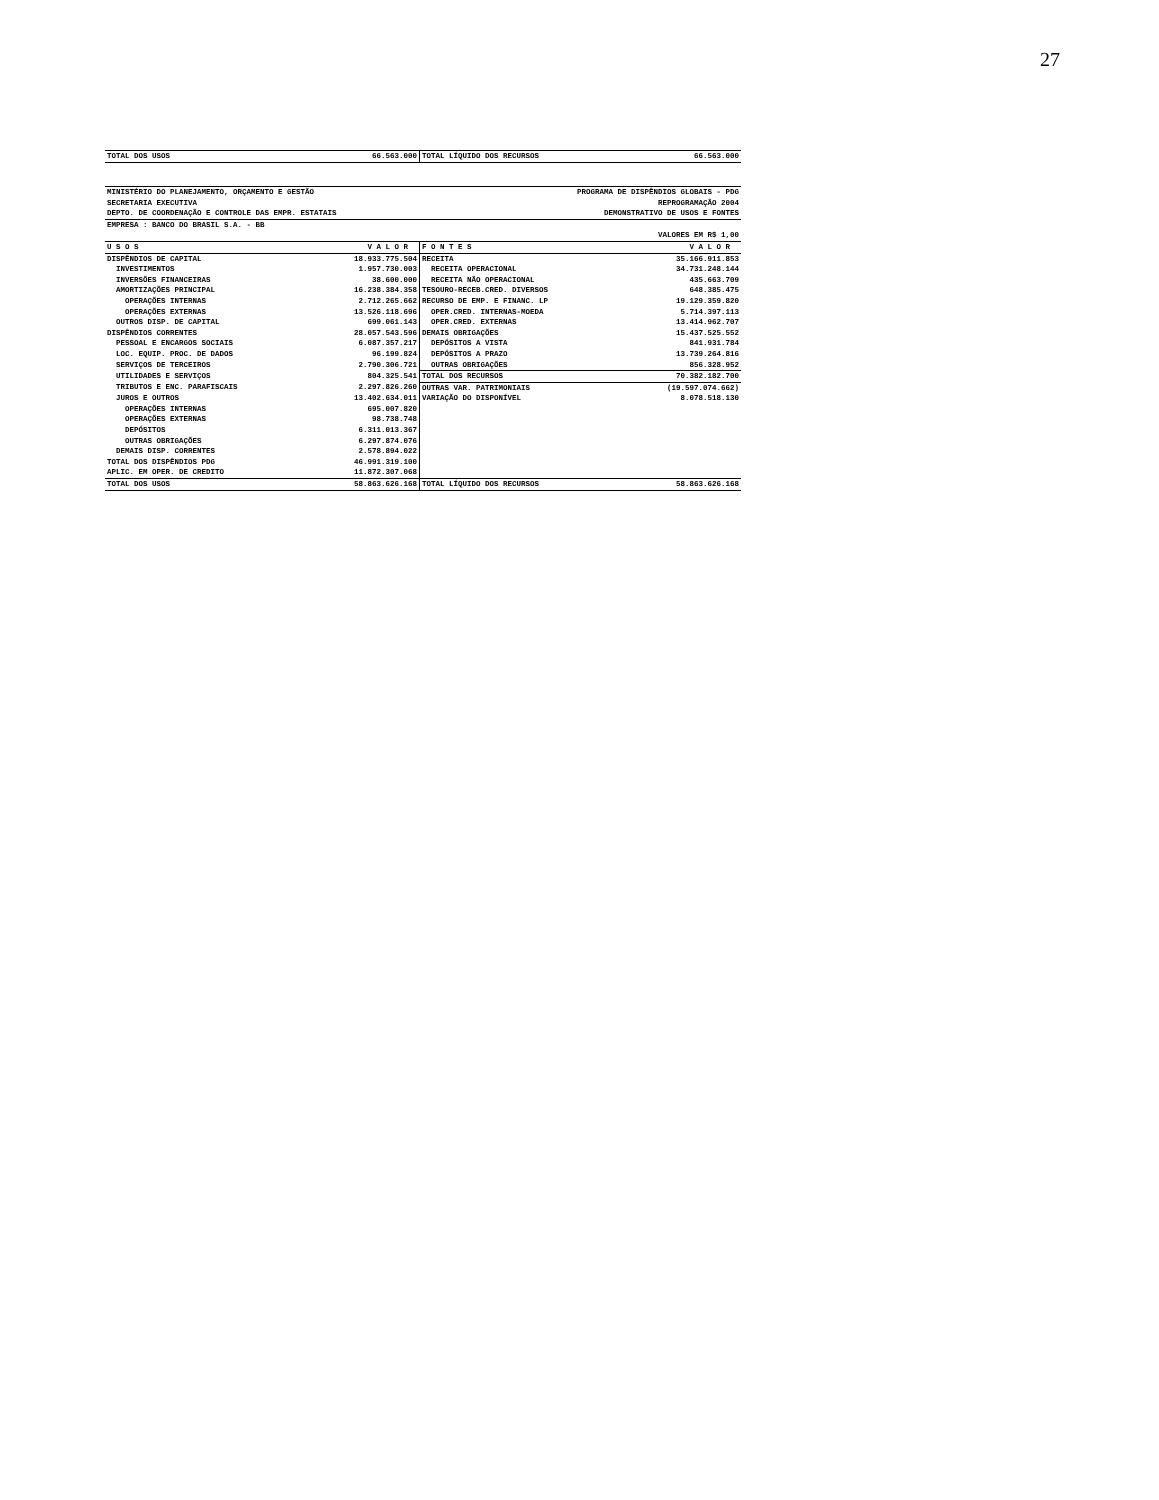27
| TOTAL DOS USOS | 66.563.000 | TOTAL LÍQUIDO DOS RECURSOS | 66.563.000 |
| MINISTÉRIO DO PLANEJAMENTO, ORÇAMENTO E GESTÃO | | PROGRAMA DE DISPÊNDIOS GLOBAIS - PDG | |
| SECRETARIA EXECUTIVA | | REPROGRAMAÇÃO 2004 | |
| DEPTO. DE COORDENAÇÃO E CONTROLE DAS EMPR. ESTATAIS | | DEMONSTRATIVO DE USOS E FONTES | |
| EMPRESA : BANCO DO BRASIL S.A. - BB | | | |
| VALORES EM R$ 1,00 | | | |
| U S O S | V A L O R | F O N T E S | V A L O R |
| DISPÊNDIOS DE CAPITAL | 18.933.775.504 | RECEITA | 35.166.911.853 |
| INVESTIMENTOS | 1.957.730.003 | RECEITA OPERACIONAL | 34.731.248.144 |
| INVERSÕES FINANCEIRAS | 38.600.000 | RECEITA NÃO OPERACIONAL | 435.663.709 |
| AMORTIZAÇÕES PRINCIPAL | 16.238.384.358 | TESOURO-RECEB.CRED. DIVERSOS | 648.385.475 |
| OPERAÇÕES INTERNAS | 2.712.265.662 | RECURSO DE EMP. E FINANC. LP | 19.129.359.820 |
| OPERAÇÕES EXTERNAS | 13.526.118.696 | OPER.CRED. INTERNAS-MOEDA | 5.714.397.113 |
| OUTROS DISP. DE CAPITAL | 699.061.143 | OPER.CRED. EXTERNAS | 13.414.962.707 |
| DISPÊNDIOS CORRENTES | 28.057.543.596 | DEMAIS OBRIGAÇÕES | 15.437.525.552 |
| PESSOAL E ENCARGOS SOCIAIS | 6.087.357.217 | DEPÓSITOS A VISTA | 841.931.784 |
| LOC. EQUIP. PROC. DE DADOS | 96.199.824 | DEPÓSITOS A PRAZO | 13.739.264.816 |
| SERVIÇOS DE TERCEIROS | 2.790.306.721 | OUTRAS OBRIGAÇÕES | 856.328.952 |
| UTILIDADES E SERVIÇOS | 804.325.541 | TOTAL DOS RECURSOS | 70.382.182.700 |
| TRIBUTOS E ENC. PARAFISCAIS | 2.297.826.260 | OUTRAS VAR. PATRIMONIAIS | (19.597.074.662) |
| JUROS E OUTROS | 13.402.634.011 | VARIAÇÃO DO DISPONÍVEL | 8.078.518.130 |
| OPERAÇÕES INTERNAS | 695.007.820 | | |
| OPERAÇÕES EXTERNAS | 98.738.748 | | |
| DEPÓSITOS | 6.311.013.367 | | |
| OUTRAS OBRIGAÇÕES | 6.297.874.076 | | |
| DEMAIS DISP. CORRENTES | 2.578.894.022 | | |
| TOTAL DOS DISPÊNDIOS PDG | 46.991.319.100 | | |
| APLIC. EM OPER. DE CREDITO | 11.872.307.068 | | |
| TOTAL DOS USOS | 58.863.626.168 | TOTAL LÍQUIDO DOS RECURSOS | 58.863.626.168 |